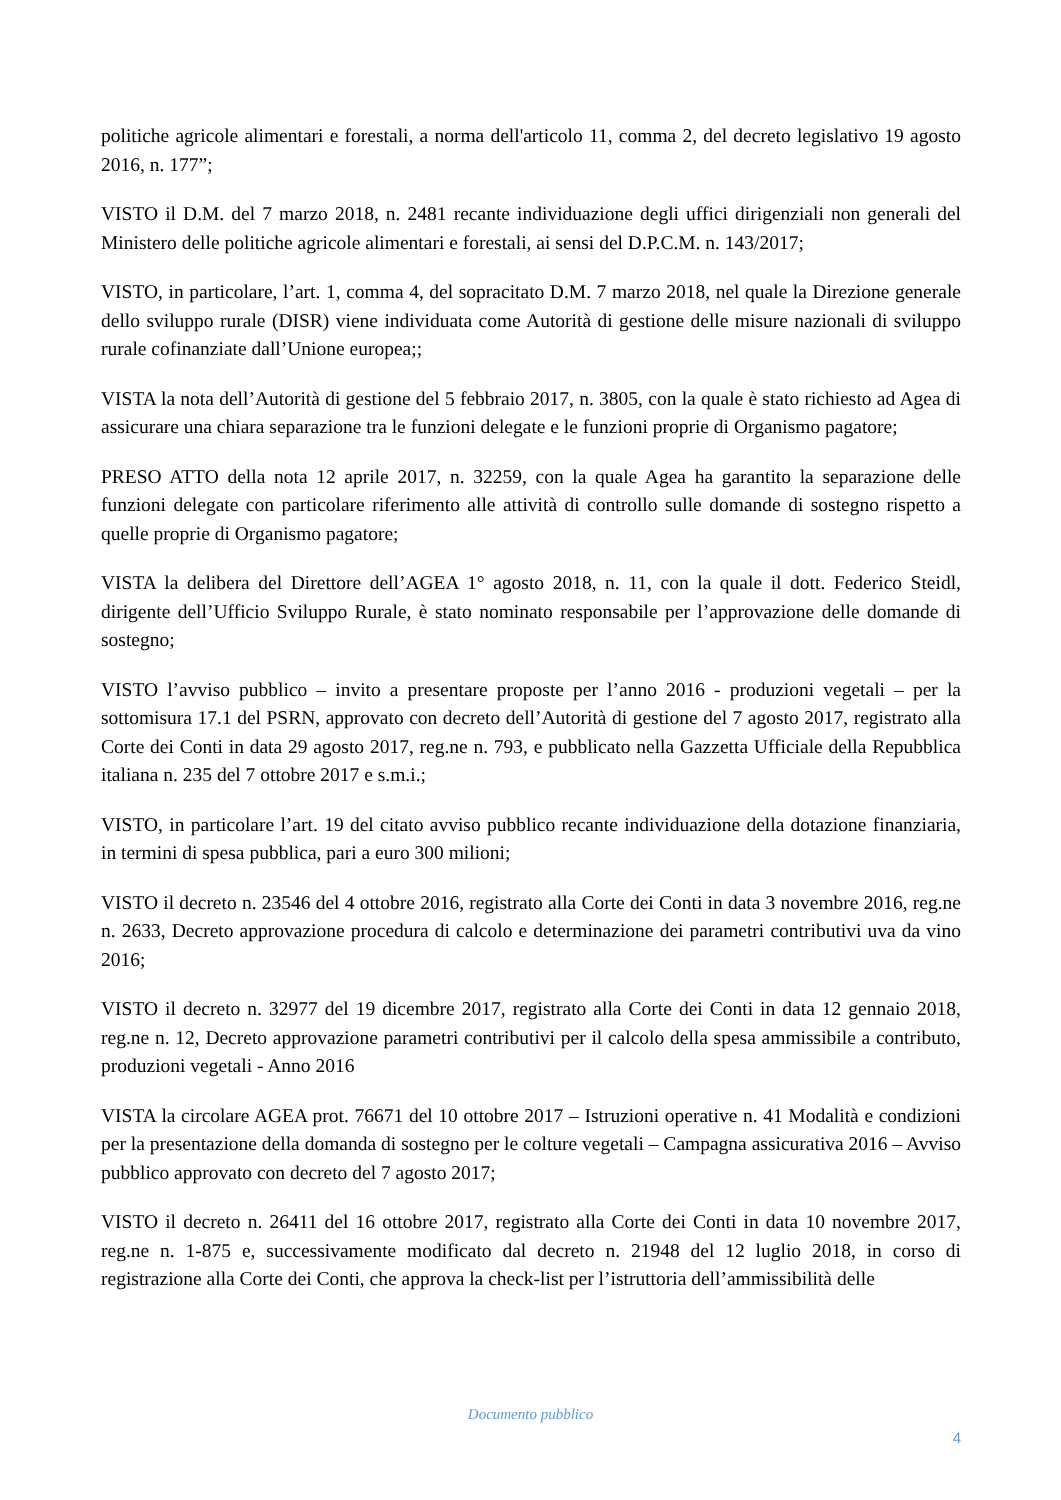politiche agricole alimentari e forestali, a norma dell'articolo 11, comma 2, del decreto legislativo 19 agosto 2016, n. 177”;
VISTO il D.M. del 7 marzo 2018, n. 2481 recante individuazione degli uffici dirigenziali non generali del Ministero delle politiche agricole alimentari e forestali, ai sensi del D.P.C.M. n. 143/2017;
VISTO, in particolare, l’art. 1, comma 4, del sopracitato D.M. 7 marzo 2018, nel quale la Direzione generale dello sviluppo rurale (DISR) viene individuata come Autorità di gestione delle misure nazionali di sviluppo rurale cofinanziate dall’Unione europea;;
VISTA la nota dell’Autorità di gestione del 5 febbraio 2017, n. 3805, con la quale è stato richiesto ad Agea di assicurare una chiara separazione tra le funzioni delegate e le funzioni proprie di Organismo pagatore;
PRESO ATTO della nota 12 aprile 2017, n. 32259, con la quale Agea ha garantito la separazione delle funzioni delegate con particolare riferimento alle attività di controllo sulle domande di sostegno rispetto a quelle proprie di Organismo pagatore;
VISTA la delibera del Direttore dell’AGEA 1° agosto 2018, n. 11, con la quale il dott. Federico Steidl, dirigente dell’Ufficio Sviluppo Rurale, è stato nominato responsabile per l’approvazione delle domande di sostegno;
VISTO l’avviso pubblico – invito a presentare proposte per l’anno 2016 - produzioni vegetali – per la sottomisura 17.1 del PSRN, approvato con decreto dell’Autorità di gestione del 7 agosto 2017, registrato alla Corte dei Conti in data 29 agosto 2017, reg.ne n. 793, e pubblicato nella Gazzetta Ufficiale della Repubblica italiana n. 235 del 7 ottobre 2017 e s.m.i.;
VISTO, in particolare l’art. 19 del citato avviso pubblico recante individuazione della dotazione finanziaria, in termini di spesa pubblica, pari a euro 300 milioni;
VISTO il decreto n. 23546 del 4 ottobre 2016, registrato alla Corte dei Conti in data 3 novembre 2016, reg.ne n. 2633, Decreto approvazione procedura di calcolo e determinazione dei parametri contributivi uva da vino 2016;
VISTO il decreto n. 32977 del 19 dicembre 2017, registrato alla Corte dei Conti in data 12 gennaio 2018, reg.ne n. 12, Decreto approvazione parametri contributivi per il calcolo della spesa ammissibile a contributo, produzioni vegetali - Anno 2016
VISTA la circolare AGEA prot. 76671 del 10 ottobre 2017 – Istruzioni operative n. 41 Modalità e condizioni per la presentazione della domanda di sostegno per le colture vegetali – Campagna assicurativa 2016 – Avviso pubblico approvato con decreto del 7 agosto 2017;
VISTO il decreto n. 26411 del 16 ottobre 2017, registrato alla Corte dei Conti in data 10 novembre 2017, reg.ne n. 1-875 e, successivamente modificato dal decreto n. 21948 del 12 luglio 2018, in corso di registrazione alla Corte dei Conti, che approva la check-list per l’istruttoria dell’ammissibilità delle
Documento pubblico
4